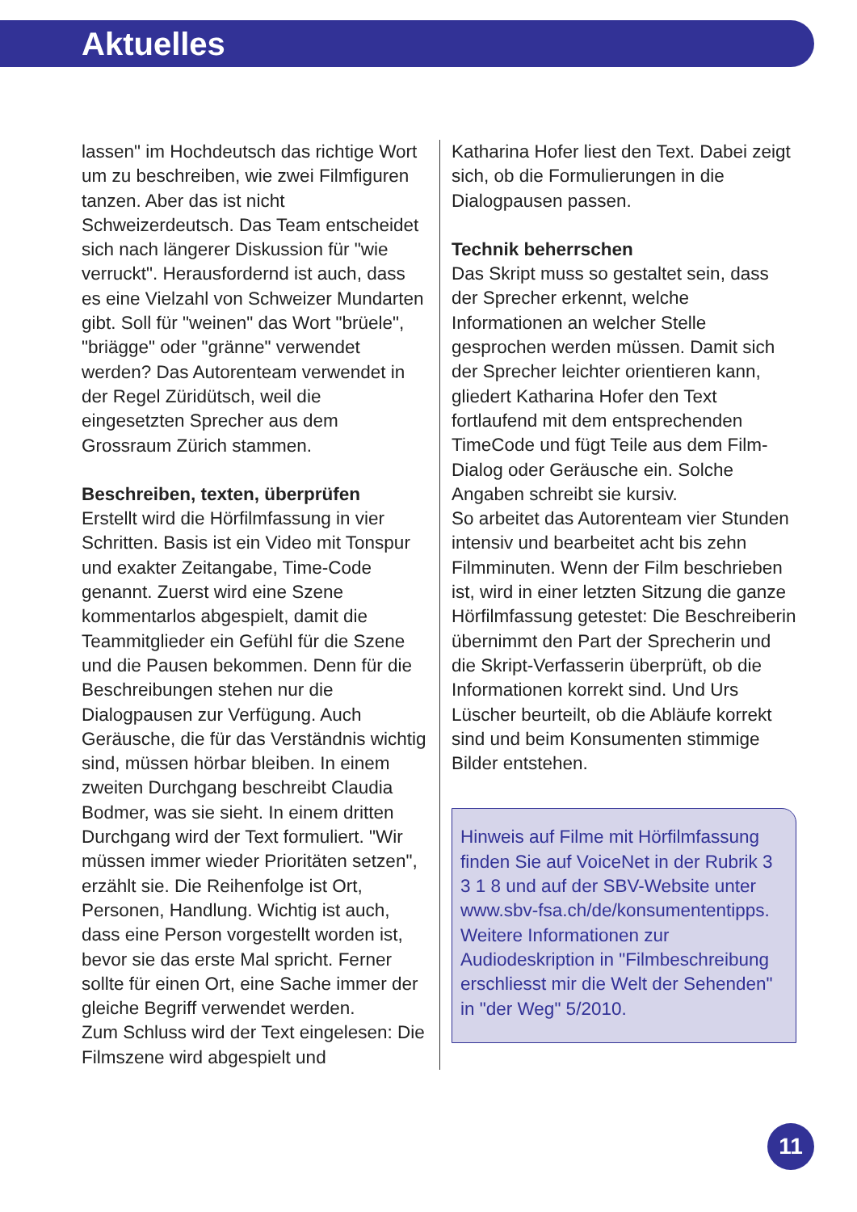Aktuelles
lassen" im Hochdeutsch das richtige Wort um zu beschreiben, wie zwei Filmfiguren tanzen. Aber das ist nicht Schweizerdeutsch. Das Team entscheidet sich nach längerer Diskussion für "wie verruckt". Herausfordernd ist auch, dass es eine Vielzahl von Schweizer Mundarten gibt. Soll für "weinen" das Wort "brüele", "briägge" oder "gränne" verwendet werden? Das Autorenteam verwendet in der Regel Züridütsch, weil die eingesetzten Sprecher aus dem Grossraum Zürich stammen.
Beschreiben, texten, überprüfen
Erstellt wird die Hörfilmfassung in vier Schritten. Basis ist ein Video mit Tonspur und exakter Zeitangabe, Time-Code genannt. Zuerst wird eine Szene kommentarlos abgespielt, damit die Teammitglieder ein Gefühl für die Szene und die Pausen bekommen. Denn für die Beschreibungen stehen nur die Dialogpausen zur Verfügung. Auch Geräusche, die für das Verständnis wichtig sind, müssen hörbar bleiben. In einem zweiten Durchgang beschreibt Claudia Bodmer, was sie sieht. In einem dritten Durchgang wird der Text formuliert. "Wir müssen immer wieder Prioritäten setzen", erzählt sie. Die Reihenfolge ist Ort, Personen, Handlung. Wichtig ist auch, dass eine Person vorgestellt worden ist, bevor sie das erste Mal spricht. Ferner sollte für einen Ort, eine Sache immer der gleiche Begriff verwendet werden.
Zum Schluss wird der Text eingelesen: Die Filmszene wird abgespielt und
Katharina Hofer liest den Text. Dabei zeigt sich, ob die Formulierungen in die Dialogpausen passen.
Technik beherrschen
Das Skript muss so gestaltet sein, dass der Sprecher erkennt, welche Informationen an welcher Stelle gesprochen werden müssen. Damit sich der Sprecher leichter orientieren kann, gliedert Katharina Hofer den Text fortlaufend mit dem entsprechenden TimeCode und fügt Teile aus dem Film-Dialog oder Geräusche ein. Solche Angaben schreibt sie kursiv.
So arbeitet das Autorenteam vier Stunden intensiv und bearbeitet acht bis zehn Filmminuten. Wenn der Film beschrieben ist, wird in einer letzten Sitzung die ganze Hörfilmfassung getestet: Die Beschreiberin übernimmt den Part der Sprecherin und die Skript-Verfasserin überprüft, ob die Informationen korrekt sind. Und Urs Lüscher beurteilt, ob die Abläufe korrekt sind und beim Konsumenten stimmige Bilder entstehen.
Hinweis auf Filme mit Hörfilmfassung finden Sie auf VoiceNet in der Rubrik 3 3 1 8 und auf der SBV-Website unter www.sbv-fsa.ch/de/konsumententipps.
Weitere Informationen zur Audiodeskription in "Filmbeschreibung erschliesst mir die Welt der Sehenden" in "der Weg" 5/2010.
11